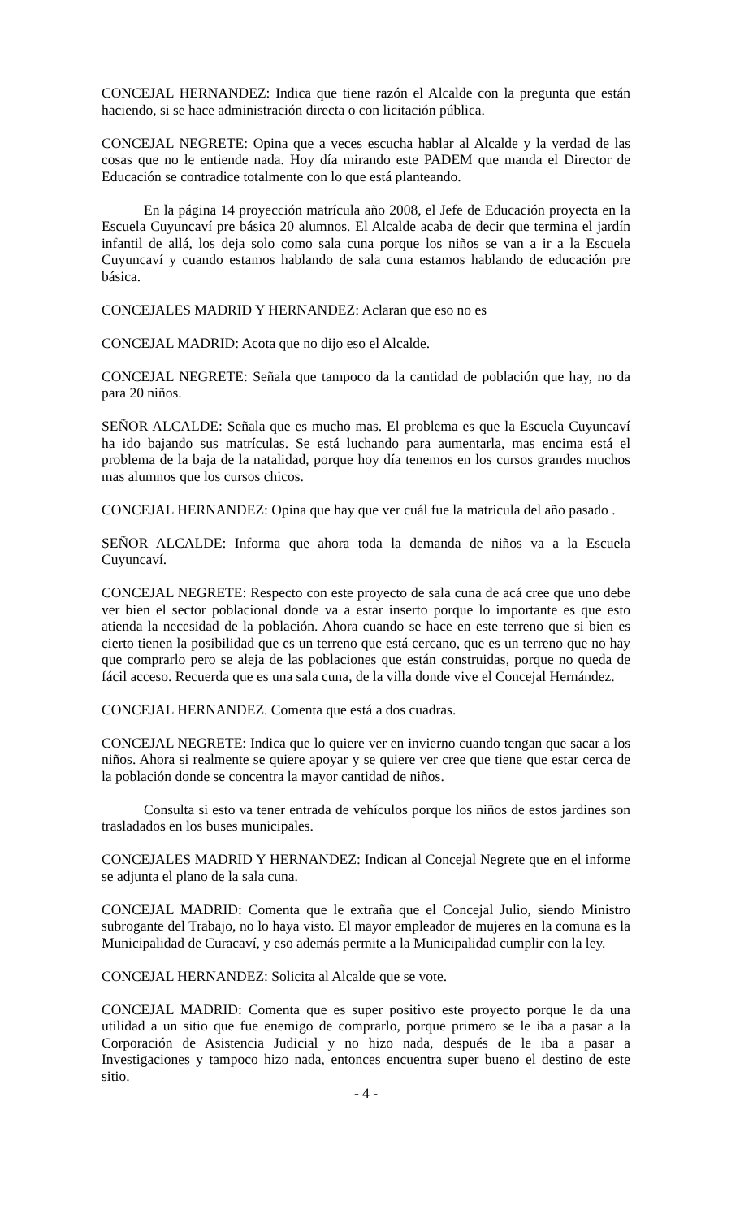CONCEJAL HERNANDEZ: Indica que tiene razón el Alcalde con la pregunta que están haciendo, si se hace administración directa o con licitación pública.
CONCEJAL NEGRETE: Opina que a veces escucha hablar al Alcalde y la verdad de las cosas que no le entiende nada. Hoy día mirando este PADEM que manda el Director de Educación se contradice totalmente con lo que está planteando.
En la página 14 proyección matrícula año 2008, el Jefe de Educación proyecta en la Escuela Cuyuncaví pre básica 20 alumnos. El Alcalde acaba de decir que termina el jardín infantil de allá, los deja solo como sala cuna porque los niños se van a ir a la Escuela Cuyuncaví y cuando estamos hablando de sala cuna estamos hablando de educación pre básica.
CONCEJALES MADRID Y HERNANDEZ: Aclaran que eso no es
CONCEJAL MADRID: Acota que no dijo eso el Alcalde.
CONCEJAL NEGRETE: Señala que tampoco da la cantidad de población que hay, no da para 20 niños.
SEÑOR ALCALDE: Señala que es mucho mas. El problema es que la Escuela Cuyuncaví ha ido bajando sus matrículas. Se está luchando para aumentarla, mas encima está el problema de la baja de la natalidad, porque hoy día tenemos en los cursos grandes muchos mas alumnos que los cursos chicos.
CONCEJAL HERNANDEZ: Opina que hay que ver cuál fue la matricula del año pasado .
SEÑOR ALCALDE: Informa que ahora toda la demanda de niños va a la Escuela Cuyuncaví.
CONCEJAL NEGRETE: Respecto con este proyecto de sala cuna de acá cree que uno debe ver bien el sector poblacional donde va a estar inserto porque lo importante es que esto atienda la necesidad de la población. Ahora cuando se hace en este terreno que si bien es cierto tienen la posibilidad que es un terreno que está cercano, que es un terreno que no hay que comprarlo pero se aleja de las poblaciones que están construidas, porque no queda de fácil acceso. Recuerda que es una sala cuna, de la villa donde vive el Concejal Hernández.
CONCEJAL HERNANDEZ. Comenta que está a dos cuadras.
CONCEJAL NEGRETE: Indica que lo quiere ver en invierno cuando tengan que sacar a los niños. Ahora si realmente se quiere apoyar y se quiere ver cree que tiene que estar cerca de la población donde se concentra la mayor cantidad de niños.
Consulta si esto va tener entrada de vehículos porque los niños de estos jardines son trasladados en los buses municipales.
CONCEJALES MADRID Y HERNANDEZ: Indican al Concejal Negrete que en el informe se adjunta el plano de la sala cuna.
CONCEJAL MADRID: Comenta que le extraña que el Concejal Julio, siendo Ministro subrogante del Trabajo, no lo haya visto. El mayor empleador de mujeres en la comuna es la Municipalidad de Curacaví, y eso además permite a la Municipalidad cumplir con la ley.
CONCEJAL HERNANDEZ: Solicita al Alcalde que se vote.
CONCEJAL MADRID: Comenta que es super positivo este proyecto porque le da una utilidad a un sitio que fue enemigo de comprarlo, porque primero se le iba a pasar a la Corporación de Asistencia Judicial y no hizo nada, después de le iba a pasar a Investigaciones y tampoco hizo nada, entonces encuentra super bueno el destino de este sitio.
- 4 -